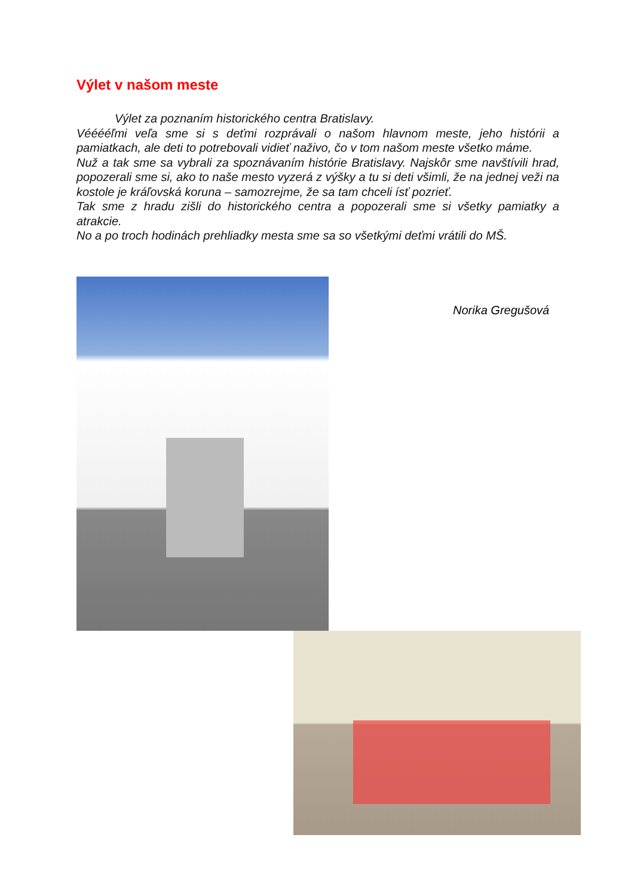Výlet v našom meste
Výlet za poznaním historického centra Bratislavy.
Vééééľmi veľa sme si s deťmi rozprávali o našom hlavnom meste, jeho histórii a pamiatkach, ale deti to potrebovali vidieť naživo, čo v tom našom meste všetko máme.
Nuž a tak sme sa vybrali za spoznávaním histórie Bratislavy. Najskôr sme navštívili hrad, popozerali sme si, ako to naše mesto vyzerá z výšky a tu si deti všimli, že na jednej veži na kostole je kráľovská koruna – samozrejme, že sa tam chceli ísť pozrieť.
Tak sme z hradu zišli do historického centra a popozerali sme si všetky pamiatky a atrakcie.
No a po troch hodinách prehliadky mesta sme sa so všetkými deťmi vrátili do MŠ.
Norika Gregušová